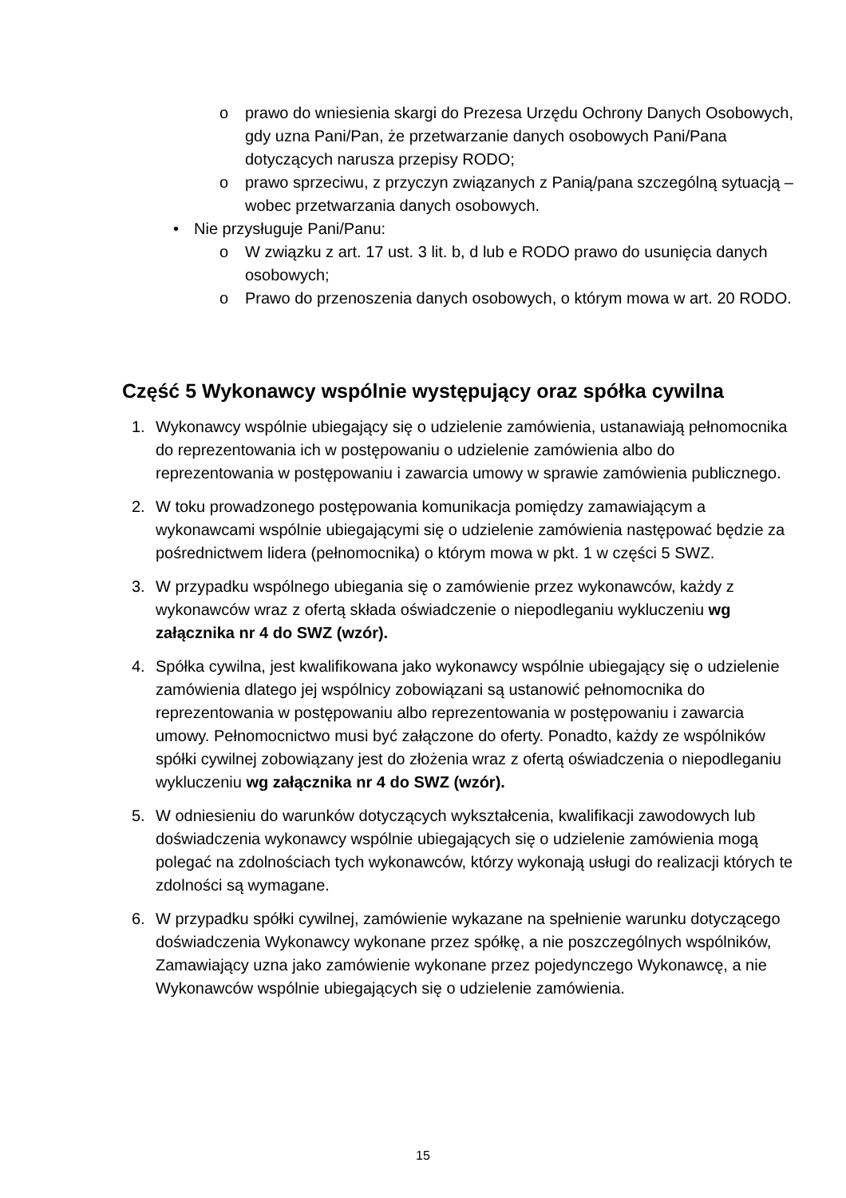o prawo do wniesienia skargi do Prezesa Urzędu Ochrony Danych Osobowych, gdy uzna Pani/Pan, że przetwarzanie danych osobowych Pani/Pana dotyczących narusza przepisy RODO;
o prawo sprzeciwu, z przyczyn związanych z Panią/pana szczególną sytuacją – wobec przetwarzania danych osobowych.
• Nie przysługuje Pani/Panu:
o W związku z art. 17 ust. 3 lit. b, d lub e RODO prawo do usunięcia danych osobowych;
o Prawo do przenoszenia danych osobowych, o którym mowa w art. 20 RODO.
Część 5 Wykonawcy wspólnie występujący oraz spółka cywilna
1. Wykonawcy wspólnie ubiegający się o udzielenie zamówienia, ustanawiają pełnomocnika do reprezentowania ich w postępowaniu o udzielenie zamówienia albo do reprezentowania w postępowaniu i zawarcia umowy w sprawie zamówienia publicznego.
2. W toku prowadzonego postępowania komunikacja pomiędzy zamawiającym a wykonawcami wspólnie ubiegającymi się o udzielenie zamówienia następować będzie za pośrednictwem lidera (pełnomocnika) o którym mowa w pkt. 1 w części 5 SWZ.
3. W przypadku wspólnego ubiegania się o zamówienie przez wykonawców, każdy z wykonawców wraz z ofertą składa oświadczenie o niepodleganiu wykluczeniu wg załącznika nr 4 do SWZ (wzór).
4. Spółka cywilna, jest kwalifikowana jako wykonawcy wspólnie ubiegający się o udzielenie zamówienia dlatego jej wspólnicy zobowiązani są ustanowić pełnomocnika do reprezentowania w postępowaniu albo reprezentowania w postępowaniu i zawarcia umowy. Pełnomocnictwo musi być załączone do oferty. Ponadto, każdy ze wspólników spółki cywilnej zobowiązany jest do złożenia wraz z ofertą oświadczenia o niepodleganiu wykluczeniu wg załącznika nr 4 do SWZ (wzór).
5. W odniesieniu do warunków dotyczących wykształcenia, kwalifikacji zawodowych lub doświadczenia wykonawcy wspólnie ubiegających się o udzielenie zamówienia mogą polegać na zdolnościach tych wykonawców, którzy wykonają usługi do realizacji których te zdolności są wymagane.
6. W przypadku spółki cywilnej, zamówienie wykazane na spełnienie warunku dotyczącego doświadczenia Wykonawcy wykonane przez spółkę, a nie poszczególnych wspólników, Zamawiający uzna jako zamówienie wykonane przez pojedynczego Wykonawcę, a nie Wykonawców wspólnie ubiegających się o udzielenie zamówienia.
15